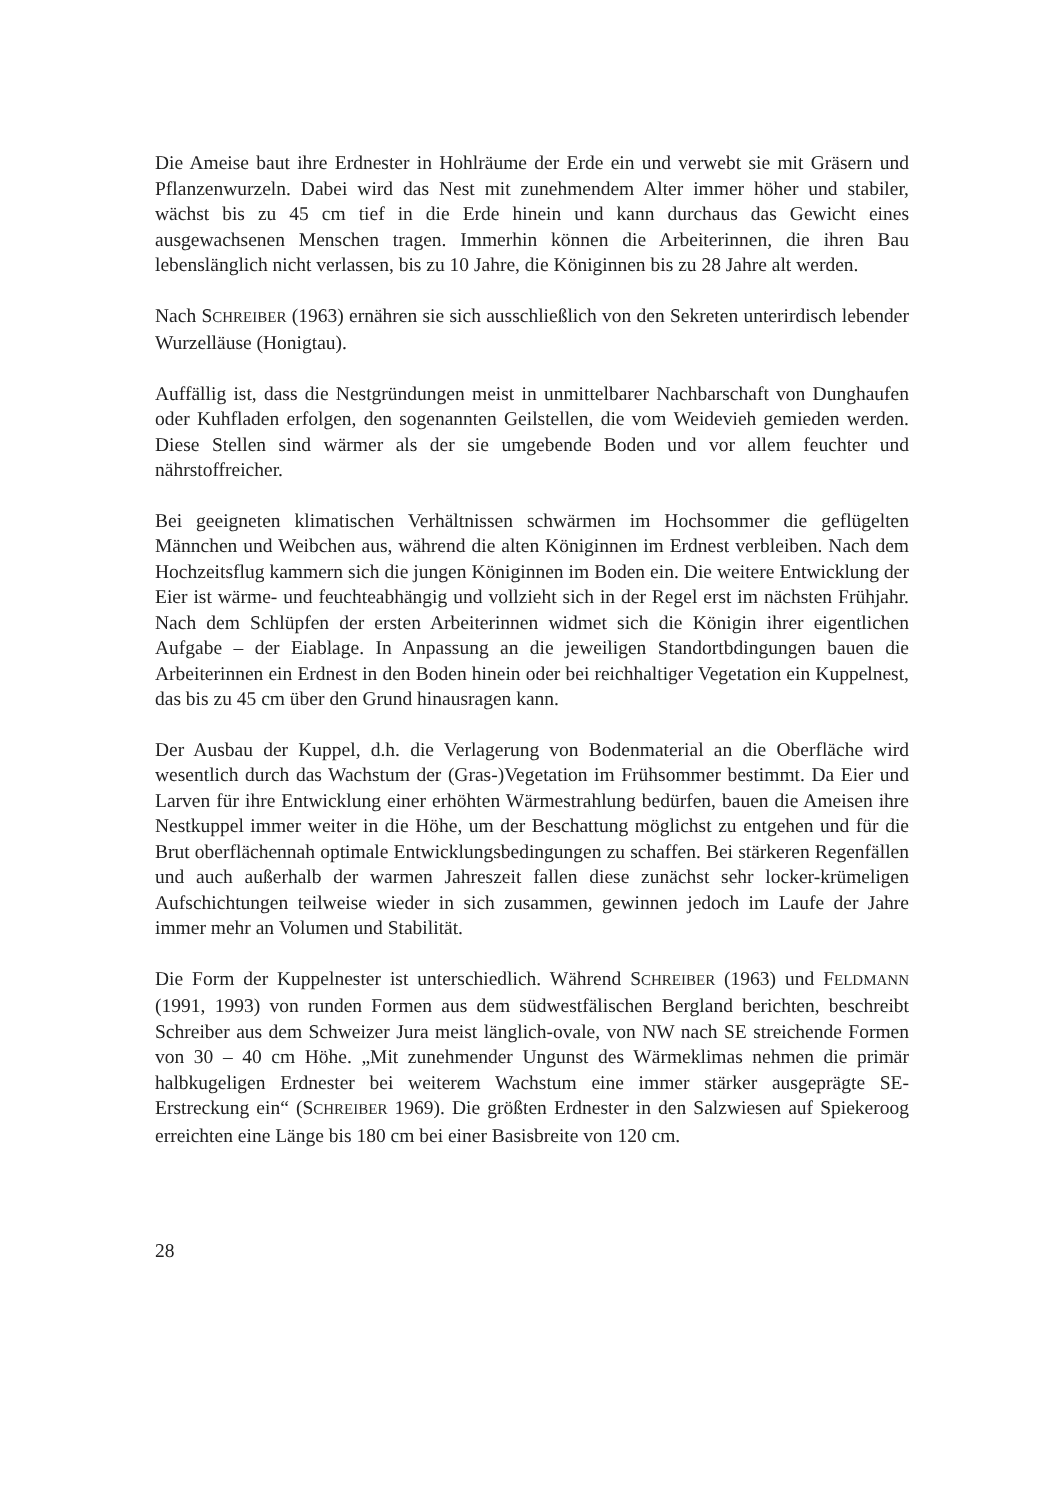Die Ameise baut ihre Erdnester in Hohlräume der Erde ein und verwebt sie mit Gräsern und Pflanzenwurzeln. Dabei wird das Nest mit zunehmendem Alter immer höher und stabiler, wächst bis zu 45 cm tief in die Erde hinein und kann durchaus das Gewicht eines ausgewachsenen Menschen tragen. Immerhin können die Arbeiterinnen, die ihren Bau lebenslänglich nicht verlassen, bis zu 10 Jahre, die Königinnen bis zu 28 Jahre alt werden.
Nach SCHREIBER (1963) ernähren sie sich ausschließlich von den Sekreten unterirdisch lebender Wurzelläuse (Honigtau).
Auffällig ist, dass die Nestgründungen meist in unmittelbarer Nachbarschaft von Dunghaufen oder Kuhfladen erfolgen, den sogenannten Geilstellen, die vom Weidevieh gemieden werden. Diese Stellen sind wärmer als der sie umgebende Boden und vor allem feuchter und nährstoffreicher.
Bei geeigneten klimatischen Verhältnissen schwärmen im Hochsommer die geflügelten Männchen und Weibchen aus, während die alten Königinnen im Erdnest verbleiben. Nach dem Hochzeitsflug kammern sich die jungen Königinnen im Boden ein. Die weitere Entwicklung der Eier ist wärme- und feuchteabhängig und vollzieht sich in der Regel erst im nächsten Frühjahr. Nach dem Schlüpfen der ersten Arbeiterinnen widmet sich die Königin ihrer eigentlichen Aufgabe – der Eiablage. In Anpassung an die jeweiligen Standortbdingungen bauen die Arbeiterinnen ein Erdnest in den Boden hinein oder bei reichhaltiger Vegetation ein Kuppelnest, das bis zu 45 cm über den Grund hinausragen kann.
Der Ausbau der Kuppel, d.h. die Verlagerung von Bodenmaterial an die Oberfläche wird wesentlich durch das Wachstum der (Gras-)Vegetation im Frühsommer bestimmt. Da Eier und Larven für ihre Entwicklung einer erhöhten Wärmestrahlung bedürfen, bauen die Ameisen ihre Nestkuppel immer weiter in die Höhe, um der Beschattung möglichst zu entgehen und für die Brut oberflächennah optimale Entwicklungsbedingungen zu schaffen. Bei stärkeren Regenfällen und auch außerhalb der warmen Jahreszeit fallen diese zunächst sehr locker-krümeligen Aufschichtungen teilweise wieder in sich zusammen, gewinnen jedoch im Laufe der Jahre immer mehr an Volumen und Stabilität.
Die Form der Kuppelnester ist unterschiedlich. Während SCHREIBER (1963) und FELDMANN (1991, 1993) von runden Formen aus dem südwestfälischen Bergland berichten, beschreibt Schreiber aus dem Schweizer Jura meist länglich-ovale, von NW nach SE streichende Formen von 30 – 40 cm Höhe. „Mit zunehmender Ungunst des Wärmeklimas nehmen die primär halbkugeligen Erdnester bei weiterem Wachstum eine immer stärker ausgeprägte SE-Erstreckung ein“ (SCHREIBER 1969). Die größten Erdnester in den Salzwiesen auf Spiekeroog erreichten eine Länge bis 180 cm bei einer Basisbreite von 120 cm.
28